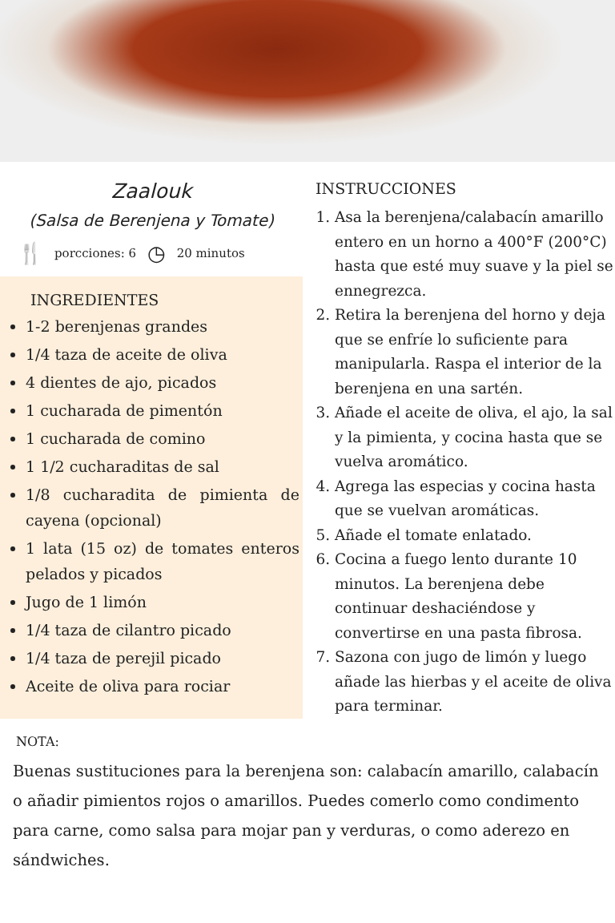Zaalouk
(Salsa de Berenjena y Tomate)
🍴 porcciones: 6 ◷ 20 minutos
INGREDIENTES
1-2 berenjenas grandes
1/4 taza de aceite de oliva
4 dientes de ajo, picados
1 cucharada de pimentón
1 cucharada de comino
1 1/2 cucharaditas de sal
1/8 cucharadita de pimienta de cayena (opcional)
1 lata (15 oz) de tomates enteros pelados y picados
Jugo de 1 limón
1/4 taza de cilantro picado
1/4 taza de perejil picado
Aceite de oliva para rociar
INSTRUCCIONES
1. Asa la berenjena/calabacín amarillo entero en un horno a 400°F (200°C) hasta que esté muy suave y la piel se ennegrezca.
2. Retira la berenjena del horno y deja que se enfríe lo suficiente para manipularla. Raspa el interior de la berenjena en una sartén.
3. Añade el aceite de oliva, el ajo, la sal y la pimienta, y cocina hasta que se vuelva aromático.
4. Agrega las especias y cocina hasta que se vuelvan aromáticas.
5. Añade el tomate enlatado.
6. Cocina a fuego lento durante 10 minutos. La berenjena debe continuar deshaciéndose y convertirse en una pasta fibrosa.
7. Sazona con jugo de limón y luego añade las hierbas y el aceite de oliva para terminar.
NOTA:
Buenas sustituciones para la berenjena son: calabacín amarillo, calabacín o añadir pimientos rojos o amarillos. Puedes comerlo como condimento para carne, como salsa para mojar pan y verduras, o como aderezo en sándwiches.